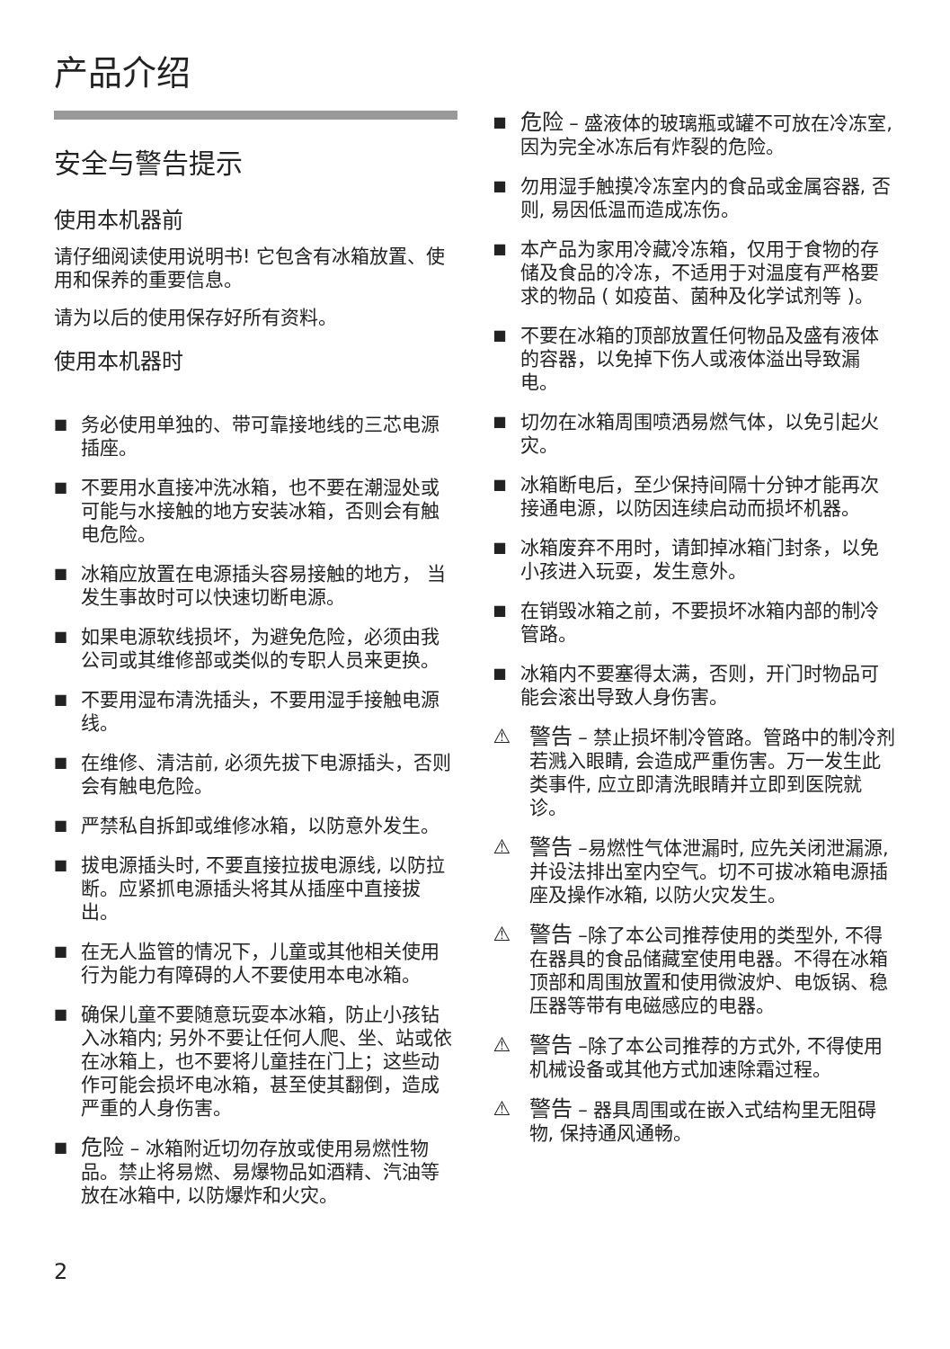产品介绍
安全与警告提示
使用本机器前
请仔细阅读使用说明书! 它包含有冰箱放置、使用和保养的重要信息。
请为以后的使用保存好所有资料。
使用本机器时
■ 务必使用单独的、带可靠接地线的三芯电源插座。
■ 不要用水直接冲洗冰箱，也不要在潮湿处或可能与水接触的地方安装冰箱，否则会有触电危险。
■ 冰箱应放置在电源插头容易接触的地方， 当发生事故时可以快速切断电源。
■ 如果电源软线损坏，为避免危险，必须由我公司或其维修部或类似的专职人员来更换。
■ 不要用湿布清洗插头，不要用湿手接触电源线。
■ 在维修、清洁前, 必须先拔下电源插头，否则会有触电危险。
■ 严禁私自拆卸或维修冰箱，以防意外发生。
■ 拔电源插头时, 不要直接拉拔电源线, 以防拉断。应紧抓电源插头将其从插座中直接拔出。
■ 在无人监管的情况下，儿童或其他相关使用行为能力有障碍的人不要使用本电冰箱。
■ 确保儿童不要随意玩耍本冰箱，防止小孩钻入冰箱内; 另外不要让任何人爬、坐、站或依在冰箱上，也不要将儿童挂在门上；这些动作可能会损坏电冰箱，甚至使其翻倒，造成严重的人身伤害。
■ 危险 – 冰箱附近切勿存放或使用易燃性物品。禁止将易燃、易爆物品如酒精、汽油等放在冰箱中, 以防爆炸和火灾。
■ 危险 – 盛液体的玻璃瓶或罐不可放在冷冻室, 因为完全冰冻后有炸裂的危险。
■ 勿用湿手触摸冷冻室内的食品或金属容器, 否则, 易因低温而造成冻伤。
■ 本产品为家用冷藏冷冻箱，仅用于食物的存储及食品的冷冻，不适用于对温度有严格要求的物品 ( 如疫苗、菌种及化学试剂等 )。
■ 不要在冰箱的顶部放置任何物品及盛有液体的容器，以免掉下伤人或液体溢出导致漏电。
■ 切勿在冰箱周围喷洒易燃气体，以免引起火灾。
■ 冰箱断电后，至少保持间隔十分钟才能再次接通电源，以防因连续启动而损坏机器。
■ 冰箱废弃不用时，请卸掉冰箱门封条，以免小孩进入玩耍，发生意外。
■ 在销毁冰箱之前，不要损坏冰箱内部的制冷管路。
■ 冰箱内不要塞得太满，否则，开门时物品可能会滚出导致人身伤害。
⚠ 警告 – 禁止损坏制冷管路。管路中的制冷剂若溅入眼睛, 会造成严重伤害。万一发生此类事件, 应立即清洗眼睛并立即到医院就诊。
⚠ 警告 –易燃性气体泄漏时, 应先关闭泄漏源, 并设法排出室内空气。切不可拔冰箱电源插座及操作冰箱, 以防火灾发生。
⚠ 警告 –除了本公司推荐使用的类型外, 不得在器具的食品储藏室使用电器。不得在冰箱顶部和周围放置和使用微波炉、电饭锅、稳压器等带有电磁感应的电器。
⚠ 警告 –除了本公司推荐的方式外, 不得使用机械设备或其他方式加速除霜过程。
⚠ 警告 – 器具周围或在嵌入式结构里无阻碍物, 保持通风通畅。
2